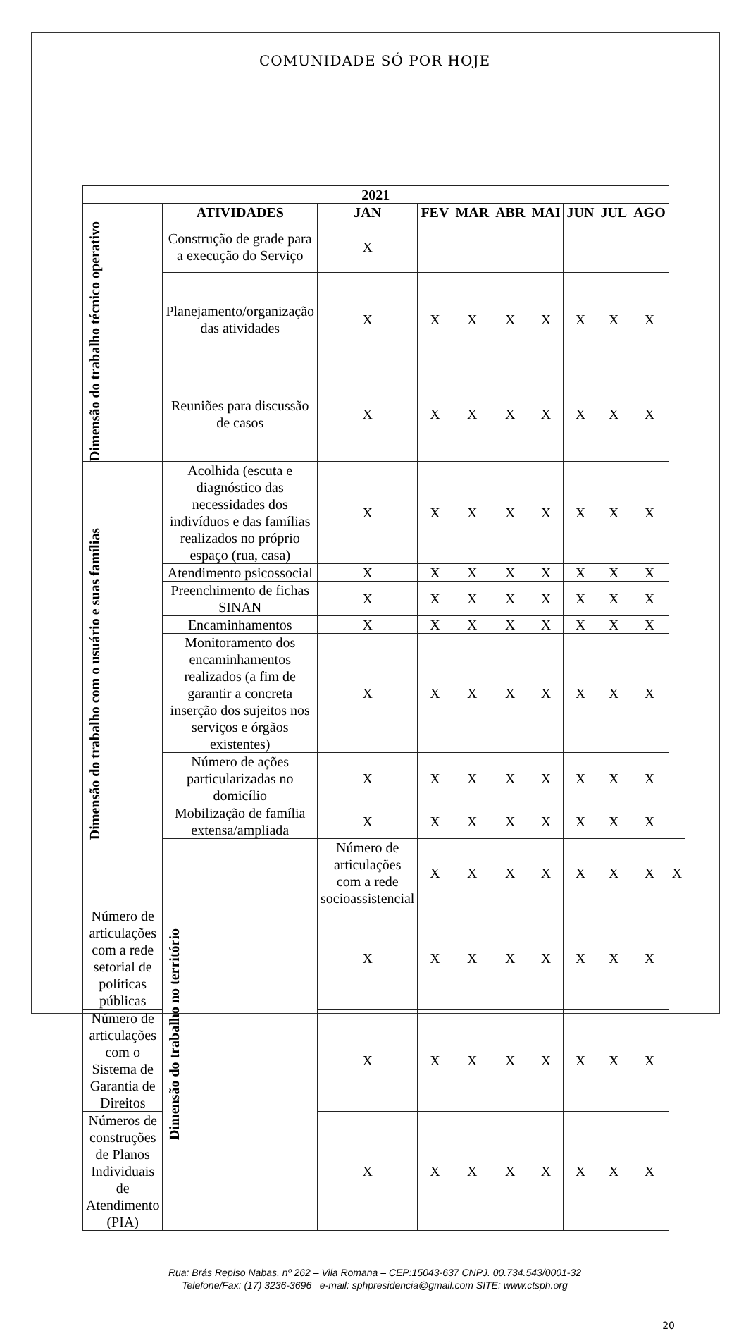COMUNIDADE SÓ POR HOJE
| 2021 | | | | | | | | | | |
| --- | --- | --- | --- | --- | --- | --- | --- | --- | --- | --- |
| | ATIVIDADES | JAN | FEV | MAR | ABR | MAI | JUN | JUL | AGO | |
| Dimensão do trabalho técnico operativo | Construção de grade para a execução do Serviço | X | | | | | | | | |
| | Planejamento/organização das atividades | X | X | X | X | X | X | X | X | |
| | Reuniões para discussão de casos | X | X | X | X | X | X | X | X | |
| Dimensão do trabalho com o usuário e suas famílias | Acolhida (escuta e diagnóstico das necessidades dos indivíduos e das famílias realizados no próprio espaço (rua, casa) | X | X | X | X | X | X | X | X | |
| | Atendimento psicossocial | X | X | X | X | X | X | X | X | |
| | Preenchimento de fichas SINAN | X | X | X | X | X | X | X | X | |
| | Encaminhamentos | X | X | X | X | X | X | X | X | |
| | Monitoramento dos encaminhamentos realizados (a fim de garantir a concreta inserção dos sujeitos nos serviços e órgãos existentes) | X | X | X | X | X | X | X | X | |
| | Número de ações particularizadas no domicílio | X | X | X | X | X | X | X | X | |
| | Mobilização de família extensa/ampliada | X | X | X | X | X | X | X | X | |
| | Dimensão do trabalho no território | Número de articulações com a rede socioassistencial | X | X | X | X | X | X | X | X |
| Número de articulações com a rede setorial de políticas públicas | | X | X | X | X | X | X | X | X | |
| Número de articulações com o Sistema de Garantia de Direitos | | X | X | X | X | X | X | X | X | |
| Números de construções de Planos Individuais de Atendimento (PIA) | | X | X | X | X | X | X | X | X | |
Rua: Brás Repiso Nabas, nº 262 – Vila Romana – CEP:15043-637 CNPJ. 00.734.543/0001-32
Telefone/Fax: (17) 3236-3696 e-mail: sphpresidencia@gmail.com SITE: www.ctsph.org
20